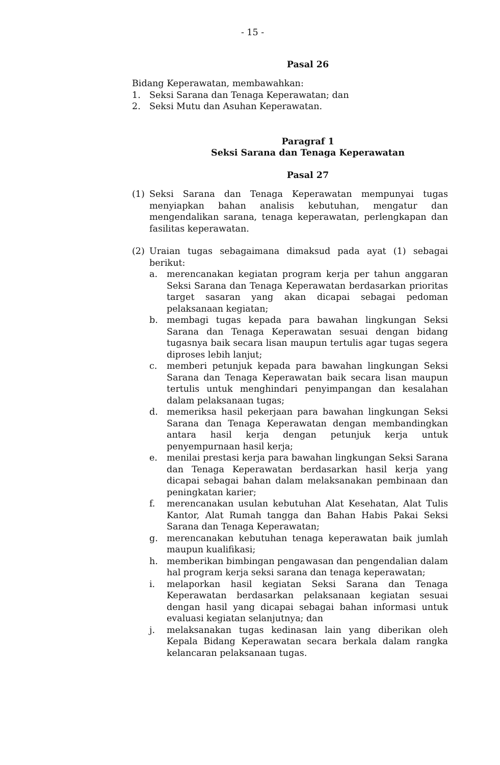- 15 -
Pasal 26
Bidang Keperawatan, membawahkan:
1. Seksi Sarana dan Tenaga Keperawatan; dan
2. Seksi Mutu dan Asuhan Keperawatan.
Paragraf 1
Seksi Sarana dan Tenaga Keperawatan
Pasal 27
(1) Seksi Sarana dan Tenaga Keperawatan mempunyai tugas menyiapkan bahan analisis kebutuhan, mengatur dan mengendalikan sarana, tenaga keperawatan, perlengkapan dan fasilitas keperawatan.
(2) Uraian tugas sebagaimana dimaksud pada ayat (1) sebagai berikut:
a. merencanakan kegiatan program kerja per tahun anggaran Seksi Sarana dan Tenaga Keperawatan berdasarkan prioritas target sasaran yang akan dicapai sebagai pedoman pelaksanaan kegiatan;
b. membagi tugas kepada para bawahan lingkungan Seksi Sarana dan Tenaga Keperawatan sesuai dengan bidang tugasnya baik secara lisan maupun tertulis agar tugas segera diproses lebih lanjut;
c. memberi petunjuk kepada para bawahan lingkungan Seksi Sarana dan Tenaga Keperawatan baik secara lisan maupun tertulis untuk menghindari penyimpangan dan kesalahan dalam pelaksanaan tugas;
d. memeriksa hasil pekerjaan para bawahan lingkungan Seksi Sarana dan Tenaga Keperawatan dengan membandingkan antara hasil kerja dengan petunjuk kerja untuk penyempurnaan hasil kerja;
e. menilai prestasi kerja para bawahan lingkungan Seksi Sarana dan Tenaga Keperawatan berdasarkan hasil kerja yang dicapai sebagai bahan dalam melaksanakan pembinaan dan peningkatan karier;
f. merencanakan usulan kebutuhan Alat Kesehatan, Alat Tulis Kantor, Alat Rumah tangga dan Bahan Habis Pakai Seksi Sarana dan Tenaga Keperawatan;
g. merencanakan kebutuhan tenaga keperawatan baik jumlah maupun kualifikasi;
h. memberikan bimbingan pengawasan dan pengendalian dalam hal program kerja seksi sarana dan tenaga keperawatan;
i. melaporkan hasil kegiatan Seksi Sarana dan Tenaga Keperawatan berdasarkan pelaksanaan kegiatan sesuai dengan hasil yang dicapai sebagai bahan informasi untuk evaluasi kegiatan selanjutnya; dan
j. melaksanakan tugas kedinasan lain yang diberikan oleh Kepala Bidang Keperawatan secara berkala dalam rangka kelancaran pelaksanaan tugas.